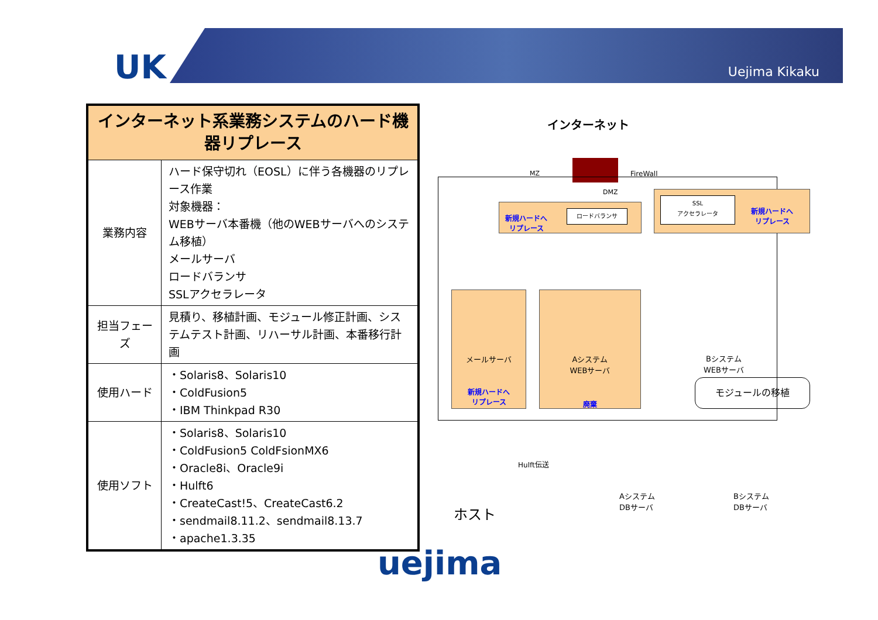UK Uejima Kikaku
| インターネット系業務システムのハード機器リプレース | |
| --- | --- |
| 業務内容 | ハード保守切れ（EOSL）に伴う各機器のリプレース作業 対象機器： WEBサーバ本番機（他のWEBサーバへのシステム移植） メールサーバ ロードバランサ SSLアクセラレータ |
| 担当フェーズ | 見積り、移植計画、モジュール修正計画、システムテスト計画、リハーサル計画、本番移行計画 |
| 使用ハード | ・Solaris8、Solaris10 ・ColdFusion5 ・IBM Thinkpad R30 |
| 使用ソフト | ・Solaris8、Solaris10 ・ColdFusion5 ColdFsionMX6 ・Oracle8i、Oracle9i ・Hulft6 ・CreateCast!5、CreateCast6.2 ・sendmail8.11.2、sendmail8.13.7 ・apache1.3.35 |
インターネット
FireWall
MZ
DMZ
新規ハードへ
リプレース
ロードバランサ
SSL
アクセラレータ
新規ハードへ
リプレース
メールサーバ
新規ハードへ
リプレース
Aシステム
WEBサーバ
廃棄
Bシステム
WEBサーバ
モジュールの移植
Hulft伝送
ホスト
Aシステム
DBサーバ
Bシステム
DBサーバ
uejima